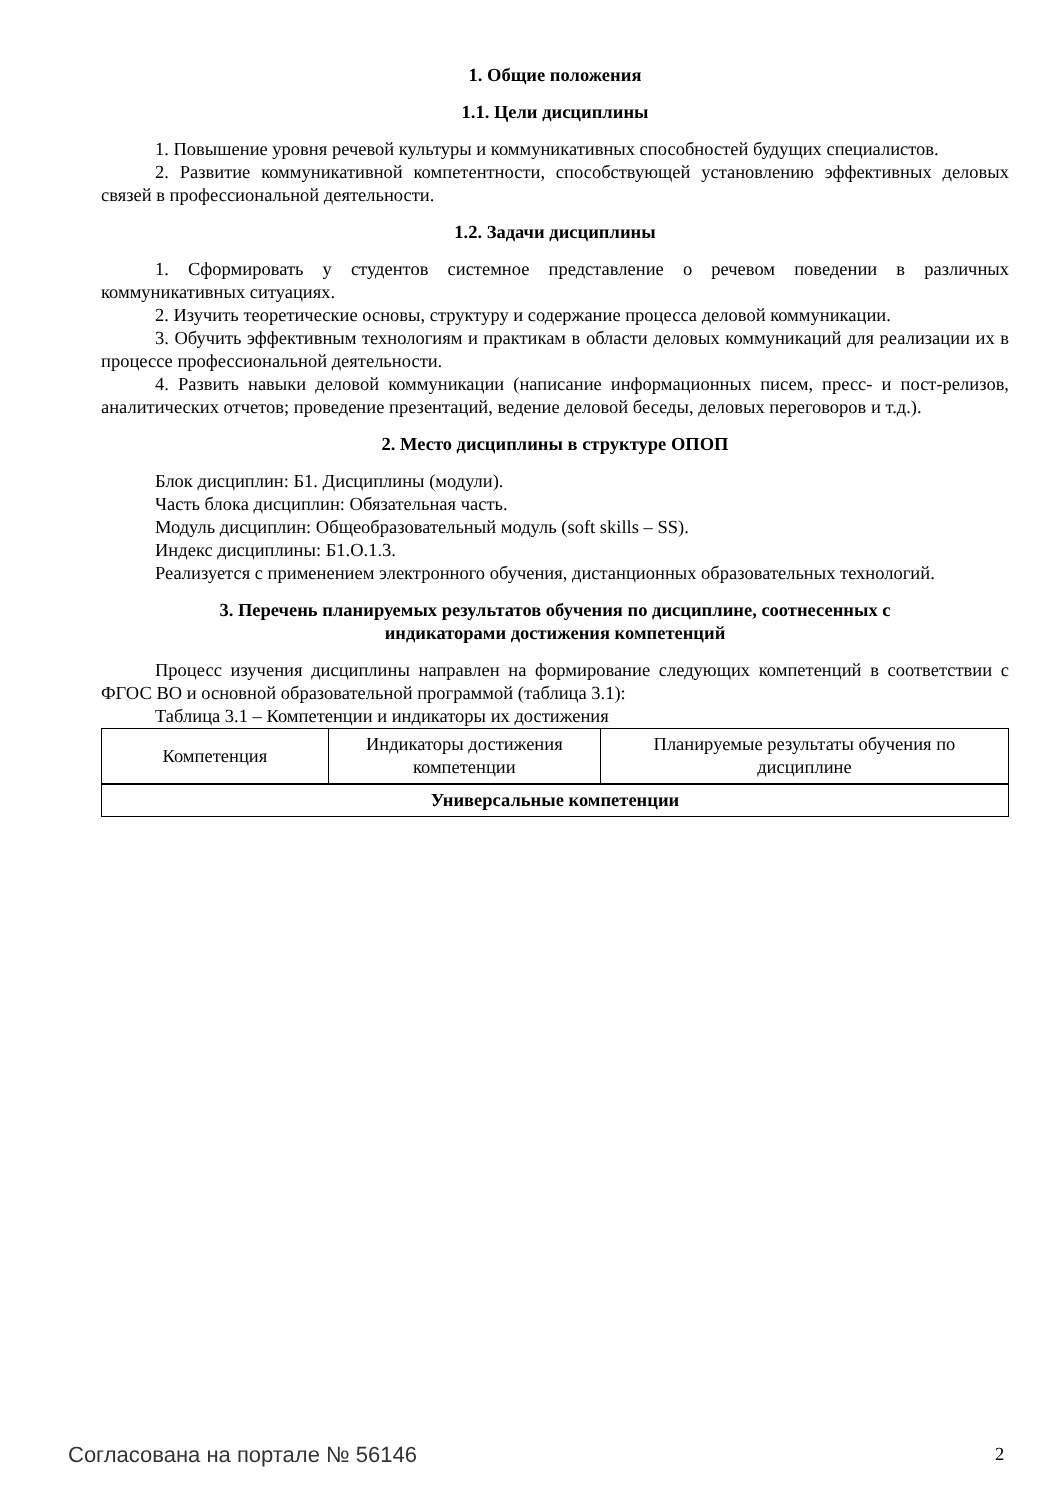1. Общие положения
1.1. Цели дисциплины
1. Повышение уровня речевой культуры и коммуникативных способностей будущих специалистов.
2. Развитие коммуникативной компетентности, способствующей установлению эффективных деловых связей в профессиональной деятельности.
1.2. Задачи дисциплины
1. Сформировать у студентов системное представление о речевом поведении в различных коммуникативных ситуациях.
2. Изучить теоретические основы, структуру и содержание процесса деловой коммуникации.
3. Обучить эффективным технологиям и практикам в области деловых коммуникаций для реализации их в процессе профессиональной деятельности.
4. Развить навыки деловой коммуникации (написание информационных писем, пресс- и пост-релизов, аналитических отчетов; проведение презентаций, ведение деловой беседы, деловых переговоров и т.д.).
2. Место дисциплины в структуре ОПОП
Блок дисциплин: Б1. Дисциплины (модули).
Часть блока дисциплин: Обязательная часть.
Модуль дисциплин: Общеобразовательный модуль (soft skills – SS).
Индекс дисциплины: Б1.О.1.3.
Реализуется с применением электронного обучения, дистанционных образовательных технологий.
3. Перечень планируемых результатов обучения по дисциплине, соотнесенных с
индикаторами достижения компетенций
Процесс изучения дисциплины направлен на формирование следующих компетенций в соответствии с ФГОС ВО и основной образовательной программой (таблица 3.1):
Таблица 3.1 – Компетенции и индикаторы их достижения
| Компетенция | Индикаторы достижения компетенции | Планируемые результаты обучения по дисциплине |
| --- | --- | --- |
| Универсальные компетенции | | |
Согласована на портале № 56146 2